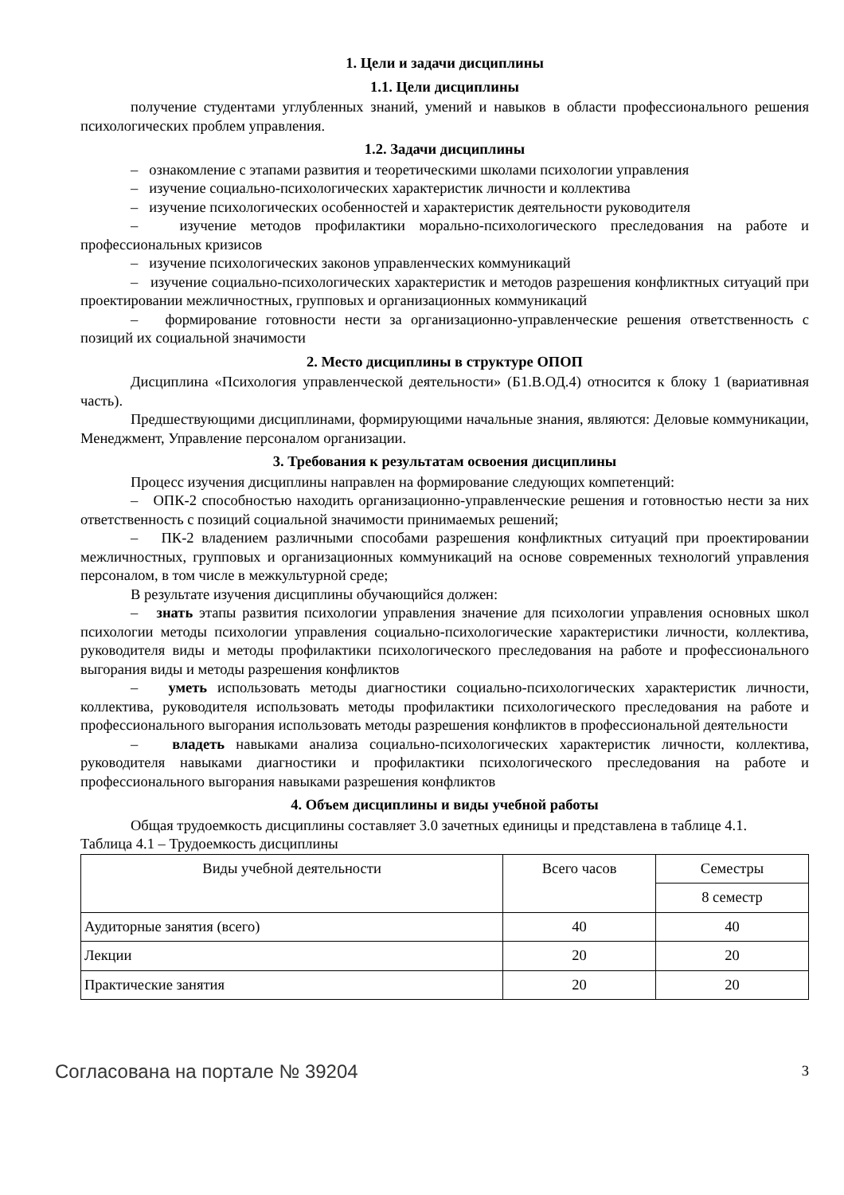1. Цели и задачи дисциплины
1.1. Цели дисциплины
получение студентами углубленных знаний, умений и навыков в области профессионального решения психологических проблем управления.
1.2. Задачи дисциплины
– ознакомление с этапами развития и теоретическими школами психологии управления
– изучение социально-психологических характеристик личности и коллектива
– изучение психологических особенностей и характеристик деятельности руководителя
– изучение методов профилактики морально-психологического преследования на работе и профессиональных кризисов
– изучение психологических законов управленческих коммуникаций
– изучение социально-психологических характеристик и методов разрешения конфликтных ситуаций при проектировании межличностных, групповых и организационных коммуникаций
– формирование готовности нести за организационно-управленческие решения ответственность с позиций их социальной значимости
2. Место дисциплины в структуре ОПОП
Дисциплина «Психология управленческой деятельности» (Б1.В.ОД.4) относится к блоку 1 (вариативная часть).
Предшествующими дисциплинами, формирующими начальные знания, являются: Деловые коммуникации, Менеджмент, Управление персоналом организации.
3. Требования к результатам освоения дисциплины
Процесс изучения дисциплины направлен на формирование следующих компетенций:
– ОПК-2 способностью находить организационно-управленческие решения и готовностью нести за них ответственность с позиций социальной значимости принимаемых решений;
– ПК-2 владением различными способами разрешения конфликтных ситуаций при проектировании межличностных, групповых и организационных коммуникаций на основе современных технологий управления персоналом, в том числе в межкультурной среде;
В результате изучения дисциплины обучающийся должен:
– знать этапы развития психологии управления значение для психологии управления основных школ психологии методы психологии управления социально-психологические характеристики личности, коллектива, руководителя виды и методы профилактики психологического преследования на работе и профессионального выгорания виды и методы разрешения конфликтов
– уметь использовать методы диагностики социально-психологических характеристик личности, коллектива, руководителя использовать методы профилактики психологического преследования на работе и профессионального выгорания использовать методы разрешения конфликтов в профессиональной деятельности
– владеть навыками анализа социально-психологических характеристик личности, коллектива, руководителя навыками диагностики и профилактики психологического преследования на работе и профессионального выгорания навыками разрешения конфликтов
4. Объем дисциплины и виды учебной работы
Общая трудоемкость дисциплины составляет 3.0 зачетных единицы и представлена в таблице 4.1.
Таблица 4.1 – Трудоемкость дисциплины
| Виды учебной деятельности | Всего часов | Семестры |
| --- | --- | --- |
| | | 8 семестр |
| Аудиторные занятия (всего) | 40 | 40 |
| Лекции | 20 | 20 |
| Практические занятия | 20 | 20 |
Согласована на портале № 39204 3